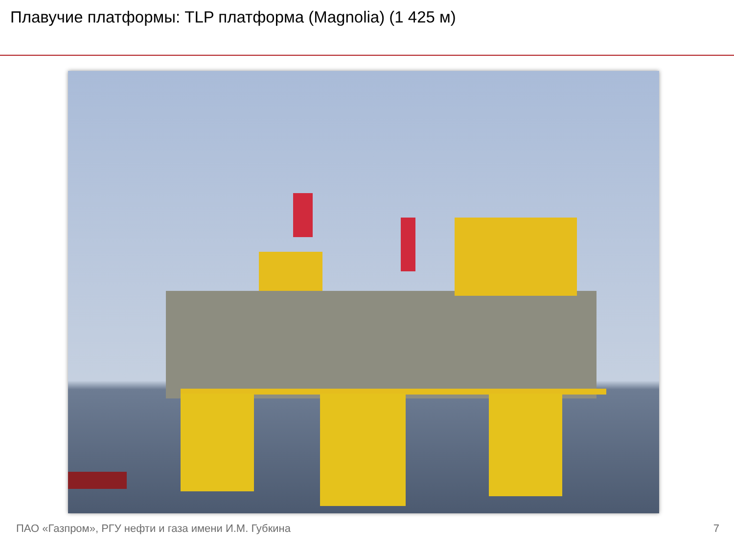Плавучие платформы: TLP платформа (Magnolia) (1 425 м)
ПАО «Газпром», РГУ нефти и газа имени И.М. Губкина 7